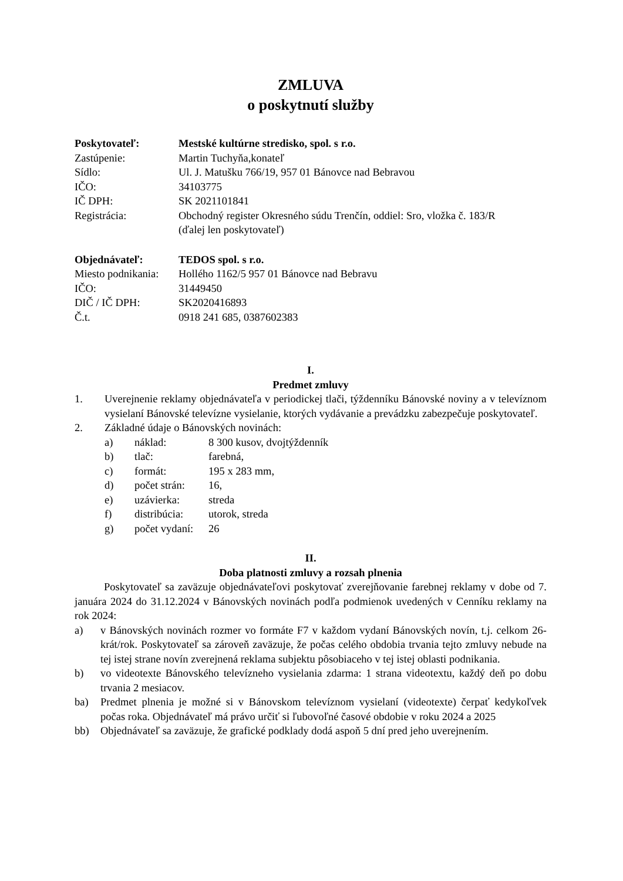ZMLUVA
o poskytnutí služby
Poskytovateľ:
Mestské kultúrne stredisko, spol. s r.o.
Zastúpenie:
Martin Tuchyňa,konateľ
Sídlo:
Ul. J. Matušku 766/19, 957 01 Bánovce nad Bebravou
IČO:
34103775
IČ DPH:
SK 2021101841
Registrácia:
Obchodný register Okresného súdu Trenčín, oddiel: Sro, vložka č. 183/R
(ďalej len poskytovateľ)
Objednávateľ:
TEDOS spol. s r.o.
Miesto podnikania:
Hollého 1162/5 957 01 Bánovce nad Bebravu
IČO:
31449450
DIČ / IČ DPH:
SK2020416893
Č.t.
0918 241 685, 0387602383
I.
Predmet zmluvy
1. Uverejnenie reklamy objednávateľa v periodickej tlači, týždenníku Bánovské noviny a v televíznom vysielaní Bánovské televízne vysielanie, ktorých vydávanie a prevádzku zabezpečuje poskytovateľ.
2. Základné údaje o Bánovských novinách:
a)
náklad:
8 300 kusov, dvojtýždenník
b)
tlač:
farebná,
c)
formát:
195 x 283 mm,
d)
počet strán:
16,
e)
uzávierka:
streda
f)
distribúcia:
utorok, streda
g)
počet vydaní:
26
II.
Doba platnosti zmluvy a rozsah plnenia
Poskytovateľ sa zaväzuje objednávateľovi poskytovať zverejňovanie farebnej reklamy v dobe od 7. januára 2024 do 31.12.2024 v Bánovských novinách podľa podmienok uvedených v Cenníku reklamy na rok 2024:
a) v Bánovských novinách rozmer vo formáte F7 v každom vydaní Bánovských novín, t.j. celkom 26-krát/rok. Poskytovateľ sa zároveň zaväzuje, že počas celého obdobia trvania tejto zmluvy nebude na tej istej strane novín zverejnená reklama subjektu pôsobiaceho v tej istej oblasti podnikania.
b) vo videotexte Bánovského televízneho vysielania zdarma: 1 strana videotextu, každý deň po dobu trvania 2 mesiacov.
ba) Predmet plnenia je možné si v Bánovskom televíznom vysielaní (videotexte) čerpať kedykoľvek počas roka. Objednávateľ má právo určiť si ľubovoľné časové obdobie v roku 2024 a 2025
bb) Objednávateľ sa zaväzuje, že grafické podklady dodá aspoň 5 dní pred jeho uverejnením.